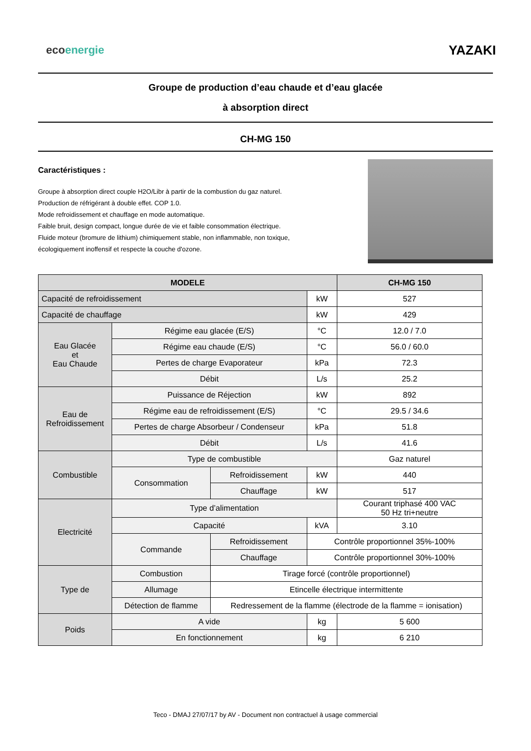ecoenergie
YAZAKI
Groupe de production d’eau chaude et d’eau glacée
à absorption direct
CH-MG 150
Caractéristiques :
Groupe à absorption direct couple H2O/Libr à partir de la combustion du gaz naturel.
Production de réfrigérant à double effet. COP 1.0.
Mode refroidissement et chauffage en mode automatique.
Faible bruit, design compact, longue durée de vie et faible consommation électrique.
Fluide moteur (bromure de lithium) chimiquement stable, non inflammable, non toxique,
écologiquement inoffensif et respecte la couche d'ozone.
| MODELE | | | | CH-MG 150 |
| --- | --- | --- | --- | --- |
| Capacité de refroidissement | | | kW | 527 |
| Capacité de chauffage | | | kW | 429 |
| Eau Glacée et Eau Chaude | Régime eau glacée (E/S) | | °C | 12.0 / 7.0 |
| | Régime eau chaude (E/S) | | °C | 56.0 / 60.0 |
| | Pertes de charge Evaporateur | | kPa | 72.3 |
| | Débit | | L/s | 25.2 |
| Eau de Refroidissement | Puissance de Réjection | | kW | 892 |
| | Régime eau de refroidissement (E/S) | | °C | 29.5 / 34.6 |
| | Pertes de charge Absorbeur / Condenseur | | kPa | 51.8 |
| | Débit | | L/s | 41.6 |
| Combustible | Type de combustible | | | Gaz naturel |
| | Consommation | Refroidissement | kW | 440 |
| | | Chauffage | kW | 517 |
| Electricité | Type d’alimentation | | | Courant triphasé 400 VAC 50 Hz tri+neutre |
| | Capacité | | kVA | 3.10 |
| | Commande | Refroidissement | Contrôle proportionnel 35%-100% | |
| | | Chauffage | Contrôle proportionnel 30%-100% | |
| Type de | Combustion | Tirage forcé (contrôle proportionnel) | | |
| | Allumage | Etincelle électrique intermittente | | |
| | Détection de flamme | Redressement de la flamme (électrode de la flamme = ionisation) | | |
| Poids | A vide | | kg | 5 600 |
| | En fonctionnement | | kg | 6 210 |
Teco - DMAJ 27/07/17 by AV - Document non contractuel à usage commercial